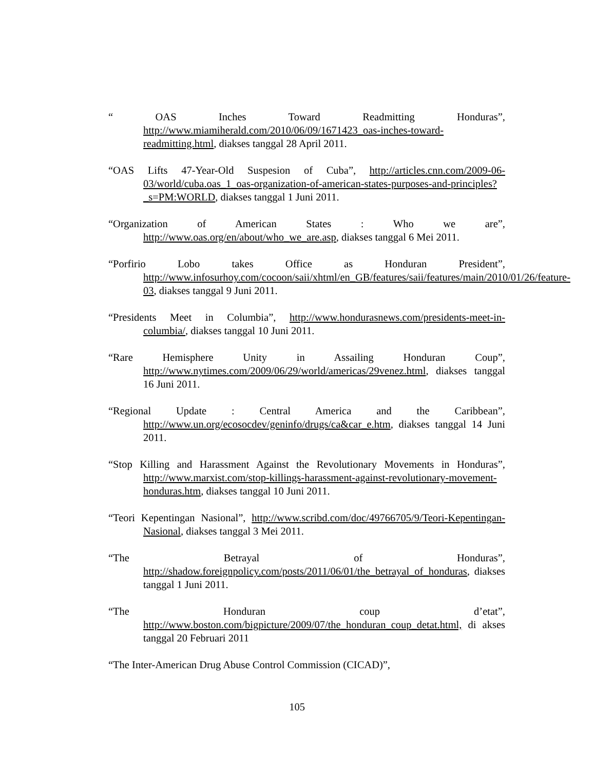“ OAS Inches Toward Readmitting Honduras”, http://www.miamiherald.com/2010/06/09/1671423_oas-inches-toward-readmitting.html, diakses tanggal 28 April 2011.
“OAS Lifts 47-Year-Old Suspesion of Cuba”, http://articles.cnn.com/2009-06-03/world/cuba.oas_1_oas-organization-of-american-states-purposes-and-principles?_s=PM:WORLD, diakses tanggal 1 Juni 2011.
“Organization of American States : Who we are”, http://www.oas.org/en/about/who_we_are.asp, diakses tanggal 6 Mei 2011.
“Porfirio Lobo takes Office as Honduran President”, http://www.infosurhoy.com/cocoon/saii/xhtml/en_GB/features/saii/features/main/2010/01/26/feature-03, diakses tanggal 9 Juni 2011.
“Presidents Meet in Columbia”, http://www.hondurasnews.com/presidents-meet-in-columbia/, diakses tanggal 10 Juni 2011.
“Rare Hemisphere Unity in Assailing Honduran Coup”, http://www.nytimes.com/2009/06/29/world/americas/29venez.html, diakses tanggal 16 Juni 2011.
“Regional Update : Central America and the Caribbean”, http://www.un.org/ecosocdev/geninfo/drugs/ca&car_e.htm, diakses tanggal 14 Juni 2011.
“Stop Killing and Harassment Against the Revolutionary Movements in Honduras”, http://www.marxist.com/stop-killings-harassment-against-revolutionary-movement-honduras.htm, diakses tanggal 10 Juni 2011.
“Teori Kepentingan Nasional”, http://www.scribd.com/doc/49766705/9/Teori-Kepentingan-Nasional, diakses tanggal 3 Mei 2011.
“The Betrayal of Honduras”, http://shadow.foreignpolicy.com/posts/2011/06/01/the_betrayal_of_honduras, diakses tanggal 1 Juni 2011.
“The Honduran coup d’etat”, http://www.boston.com/bigpicture/2009/07/the_honduran_coup_detat.html, di akses tanggal 20 Februari 2011
“The Inter-American Drug Abuse Control Commission (CICAD)”,
105